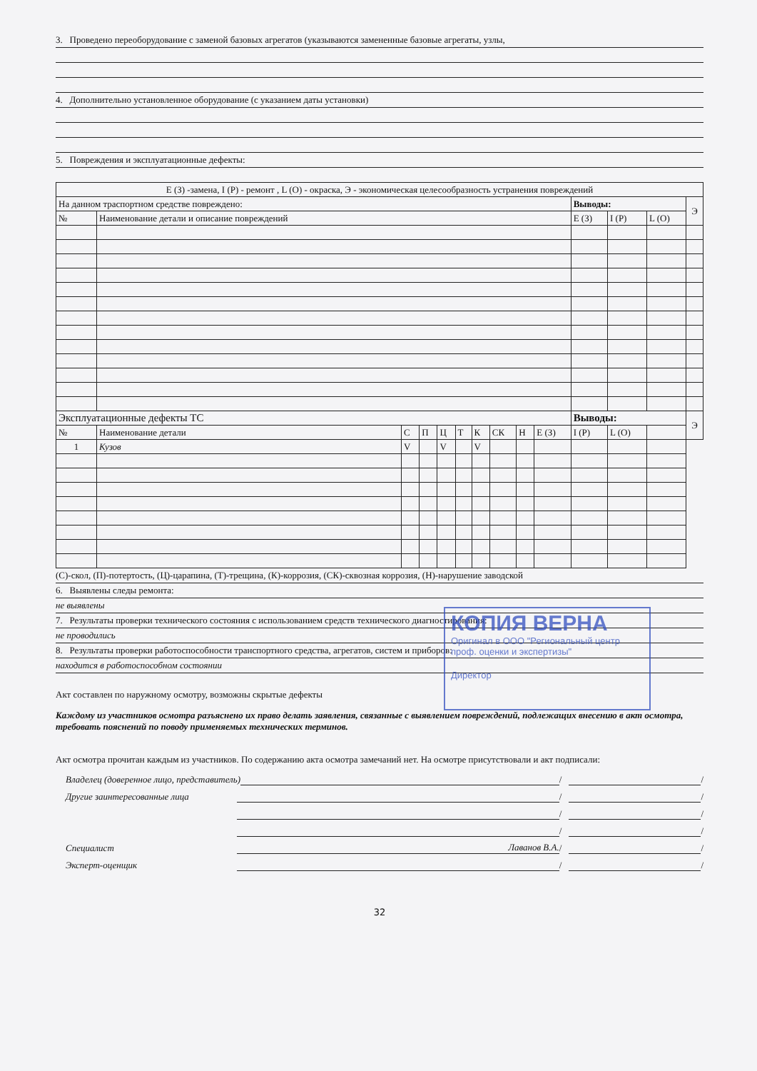3. Проведено переоборудование с заменой базовых агрегатов (указываются замененные базовые агрегаты, узлы,
4. Дополнительно установленное оборудование (с указанием даты установки)
5. Повреждения и эксплуатационные дефекты:
| E (З) -замена, I (Р) - ремонт , L (О) - окраска, Э - экономическая целесообразность устранения повреждений | | | | | | | | | | | | | |
| На данном траспортном средстве повреждено: | | | | | | | | | | Выводы: | | | Э |
| № | Наименование детали и описание повреждений | | | | | | | | | E (З) | I (Р) | L (О) | |
| Эксплуатационные дефекты ТС | | | | | | | | | | Выводы: | | | Э |
| № | Наименование детали | С | П | Ц | Т | К | СК | Н | E (З) | I (Р) | L (О) | | |
| 1 | Кузов | V | | V | | V | | | | | | | |
(С)-скол, (П)-потертость, (Ц)-царапина, (Т)-трещина, (К)-коррозия, (СК)-сквозная коррозия, (Н)-нарушение заводской
6. Выявлены следы ремонта:
не выявлены
7. Результаты проверки технического состояния с использованием средств технического диагностирования:
не проводились
8. Результаты проверки работоспособности транспортного средства, агрегатов, систем и приборов:
находится в работоспособном состоянии
Акт составлен по наружному осмотру, возможны скрытые дефекты
Каждому из участников осмотра разъяснено их право делать заявления, связанные с выявлением повреждений, подлежащих внесению в акт осмотра, требовать пояснений по поводу применяемых технических терминов.
Акт осмотра прочитан каждым из участников. По содержанию акта осмотра замечаний нет. На осмотре присутствовали и акт подписали:
Владелец (доверенное лицо, представитель) / /
Другие заинтересованные лица / /
/ /
/ /
Специалист Лаванов В.А. / /
Эксперт-оценщик / /
32
КОПИЯ ВЕРНА
Оригинал в ООО "Региональный центр проф. оценки и экспертизы"
Директор